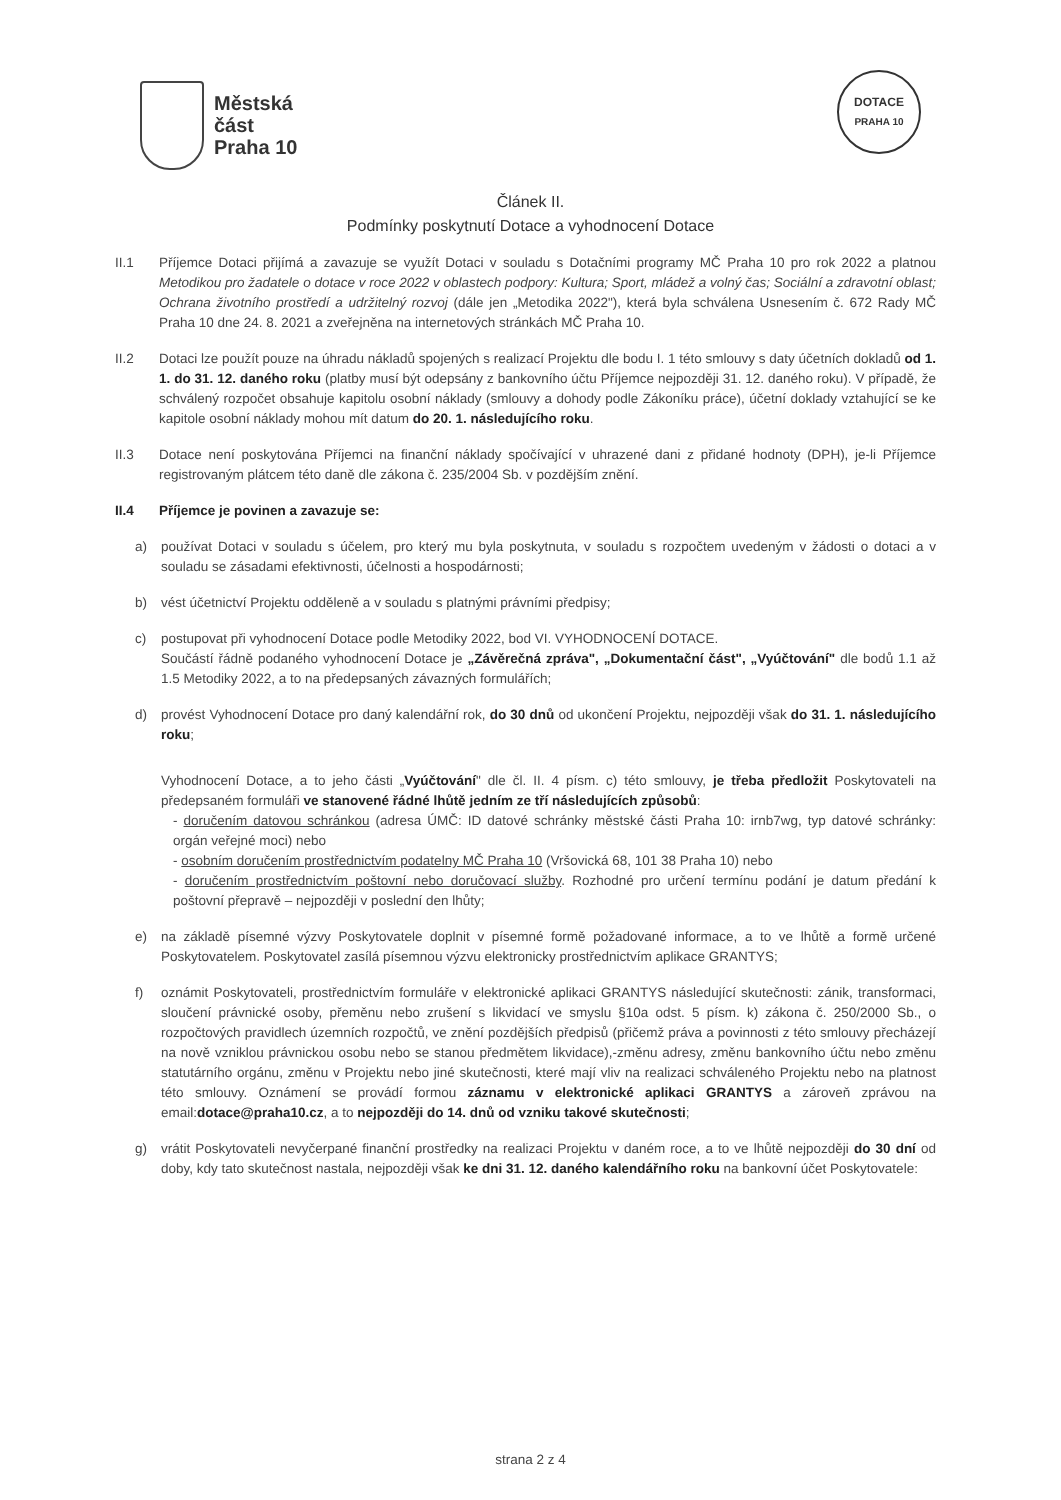Městská
část
Praha 10
DOTACE
PRAHA 10
Článek II.
Podmínky poskytnutí Dotace a vyhodnocení Dotace
II.1 Příjemce Dotaci přijímá a zavazuje se využít Dotaci v souladu s Dotačními programy MČ Praha 10 pro rok 2022 a platnou Metodikou pro žadatele o dotace v roce 2022 v oblastech podpory: Kultura; Sport, mládež a volný čas; Sociální a zdravotní oblast; Ochrana životního prostředí a udržitelný rozvoj (dále jen „Metodika 2022"), která byla schválena Usnesením č. 672 Rady MČ Praha 10 dne 24. 8. 2021 a zveřejněna na internetových stránkách MČ Praha 10.
II.2 Dotaci lze použít pouze na úhradu nákladů spojených s realizací Projektu dle bodu I. 1 této smlouvy s daty účetních dokladů od 1. 1. do 31. 12. daného roku (platby musí být odepsány z bankovního účtu Příjemce nejpozději 31. 12. daného roku). V případě, že schválený rozpočet obsahuje kapitolu osobní náklady (smlouvy a dohody podle Zákoníku práce), účetní doklady vztahující se ke kapitole osobní náklady mohou mít datum do 20. 1. následujícího roku.
II.3 Dotace není poskytována Příjemci na finanční náklady spočívající v uhrazené dani z přidané hodnoty (DPH), je-li Příjemce registrovaným plátcem této daně dle zákona č. 235/2004 Sb. v pozdějším znění.
II.4 Příjemce je povinen a zavazuje se:
a) používat Dotaci v souladu s účelem, pro který mu byla poskytnuta, v souladu s rozpočtem uvedeným v žádosti o dotaci a v souladu se zásadami efektivnosti, účelnosti a hospodárnosti;
b) vést účetnictví Projektu odděleně a v souladu s platnými právními předpisy;
c) postupovat při vyhodnocení Dotace podle Metodiky 2022, bod VI. VYHODNOCENÍ DOTACE.
Součástí řádně podaného vyhodnocení Dotace je „Závěrečná zpráva", „Dokumentační část", „Vyúčtování" dle bodů 1.1 až 1.5 Metodiky 2022, a to na předepsaných závazných formulářích;
d) provést Vyhodnocení Dotace pro daný kalendářní rok, do 30 dnů od ukončení Projektu, nejpozději však do 31. 1. následujícího roku;
Vyhodnocení Dotace, a to jeho části „Vyúčtování" dle čl. II. 4 písm. c) této smlouvy, je třeba předložit Poskytovateli na předepsaném formuláři ve stanovené řádné lhůtě jedním ze tří následujících způsobů:
- doručením datovou schránkou (adresa ÚMČ: ID datové schránky městské části Praha 10: irnb7wg, typ datové schránky: orgán veřejné moci) nebo
- osobním doručením prostřednictvím podatelny MČ Praha 10 (Vršovická 68, 101 38 Praha 10) nebo
- doručením prostřednictvím poštovní nebo doručovací služby. Rozhodné pro určení termínu podání je datum předání k poštovní přepravě – nejpozději v poslední den lhůty;
e) na základě písemné výzvy Poskytovatele doplnit v písemné formě požadované informace, a to ve lhůtě a formě určené Poskytovatelem. Poskytovatel zasílá písemnou výzvu elektronicky prostřednictvím aplikace GRANTYS;
f) oznámit Poskytovateli, prostřednictvím formuláře v elektronické aplikaci GRANTYS následující skutečnosti: zánik, transformaci, sloučení právnické osoby, přeměnu nebo zrušení s likvidací ve smyslu §10a odst. 5 písm. k) zákona č. 250/2000 Sb., o rozpočtových pravidlech územních rozpočtů, ve znění pozdějších předpisů (přičemž práva a povinnosti z této smlouvy přecházejí na nově vzniklou právnickou osobu nebo se stanou předmětem likvidace),-změnu adresy, změnu bankovního účtu nebo změnu statutárního orgánu, změnu v Projektu nebo jiné skutečnosti, které mají vliv na realizaci schváleného Projektu nebo na platnost této smlouvy. Oznámení se provádí formou záznamu v elektronické aplikaci GRANTYS a zároveň zprávou na email:dotace@praha10.cz, a to nejpozději do 14. dnů od vzniku takové skutečnosti;
g) vrátit Poskytovateli nevyčerpané finanční prostředky na realizaci Projektu v daném roce, a to ve lhůtě nejpozději do 30 dní od doby, kdy tato skutečnost nastala, nejpozději však ke dni 31. 12. daného kalendářního roku na bankovní účet Poskytovatele:
strana 2 z 4